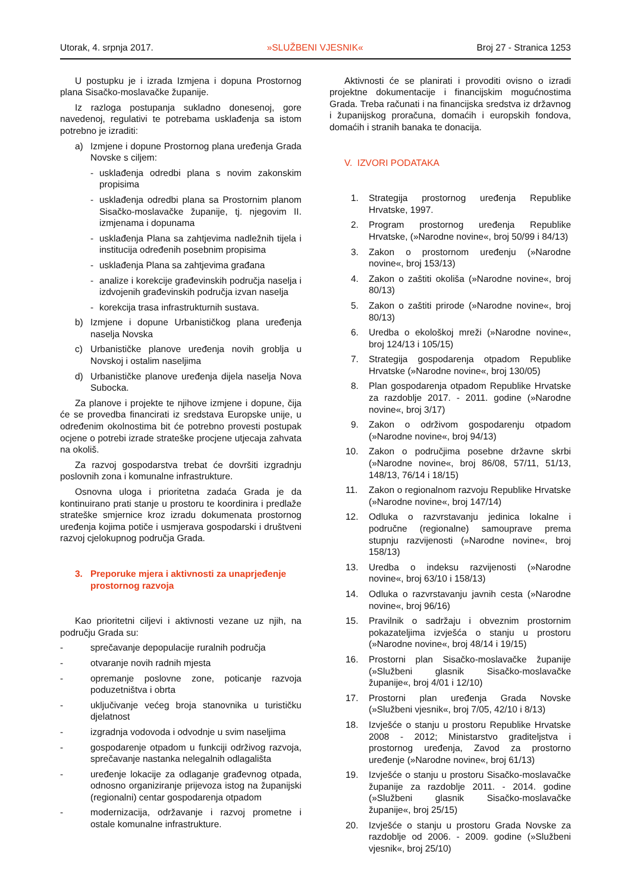Utorak, 4. srpnja 2017. »SLUŽBENI VJESNIK« Broj 27 - Stranica 1253
U postupku je i izrada Izmjena i dopuna Prostornog plana Sisačko-moslavačke županije.
Iz razloga postupanja sukladno donesenoj, gore navedenoj, regulativi te potrebama usklađenja sa istom potrebno je izraditi:
a) Izmjene i dopune Prostornog plana uređenja Grada Novske s ciljem:
- usklađenja odredbi plana s novim zakonskim propisima
- usklađenja odredbi plana sa Prostornim planom Sisačko-moslavačke županije, tj. njegovim II. izmjenama i dopunama
- usklađenja Plana sa zahtjevima nadležnih tijela i institucija određenih posebnim propisima
- usklađenja Plana sa zahtjevima građana
- analize i korekcije građevinskih područja naselja i izdvojenih građevinskih područja izvan naselja
- korekcija trasa infrastrukturnih sustava.
b) Izmjene i dopune Urbanističkog plana uređenja naselja Novska
c) Urbanističke planove uređenja novih groblja u Novskoj i ostalim naseljima
d) Urbanističke planove uređenja dijela naselja Nova Subocka.
Za planove i projekte te njihove izmjene i dopune, čija će se provedba financirati iz sredstava Europske unije, u određenim okolnostima bit će potrebno provesti postupak ocjene o potrebi izrade strateške procjene utjecaja zahvata na okoliš.
Za razvoj gospodarstva trebat će dovršiti izgradnju poslovnih zona i komunalne infrastrukture.
Osnovna uloga i prioritetna zadaća Grada je da kontinuirano prati stanje u prostoru te koordinira i predlaže strateške smjernice kroz izradu dokumenata prostornog uređenja kojima potiče i usmjerava gospodarski i društveni razvoj cjelokupnog područja Grada.
3. Preporuke mjera i aktivnosti za unaprjeđenje prostornog razvoja
Kao prioritetni ciljevi i aktivnosti vezane uz njih, na području Grada su:
- sprečavanje depopulacije ruralnih područja
- otvaranje novih radnih mjesta
- opremanje poslovne zone, poticanje razvoja poduzetništva i obrta
- uključivanje većeg broja stanovnika u turističku djelatnost
- izgradnja vodovoda i odvodnje u svim naseljima
- gospodarenje otpadom u funkciji održivog razvoja, sprečavanje nastanka nelegalnih odlagališta
- uređenje lokacije za odlaganje građevnog otpada, odnosno organiziranje prijevoza istog na županijski (regionalni) centar gospodarenja otpadom
- modernizacija, održavanje i razvoj prometne i ostale komunalne infrastrukture.
Aktivnosti će se planirati i provoditi ovisno o izradi projektne dokumentacije i financijskim mogućnostima Grada. Treba računati i na financijska sredstva iz državnog i županijskog proračuna, domaćih i europskih fondova, domaćih i stranih banaka te donacija.
V. IZVORI PODATAKA
1. Strategija prostornog uređenja Republike Hrvatske, 1997.
2. Program prostornog uređenja Republike Hrvatske, (»Narodne novine«, broj 50/99 i 84/13)
3. Zakon o prostornom uređenju (»Narodne novine«, broj 153/13)
4. Zakon o zaštiti okoliša (»Narodne novine«, broj 80/13)
5. Zakon o zaštiti prirode (»Narodne novine«, broj 80/13)
6. Uredba o ekološkoj mreži (»Narodne novine«, broj 124/13 i 105/15)
7. Strategija gospodarenja otpadom Republike Hrvatske (»Narodne novine«, broj 130/05)
8. Plan gospodarenja otpadom Republike Hrvatske za razdoblje 2017. - 2011. godine (»Narodne novine«, broj 3/17)
9. Zakon o održivom gospodarenju otpadom (»Narodne novine«, broj 94/13)
10. Zakon o područjima posebne državne skrbi (»Narodne novine«, broj 86/08, 57/11, 51/13, 148/13, 76/14 i 18/15)
11. Zakon o regionalnom razvoju Republike Hrvatske (»Narodne novine«, broj 147/14)
12. Odluka o razvrstavanju jedinica lokalne i područne (regionalne) samouprave prema stupnju razvijenosti (»Narodne novine«, broj 158/13)
13. Uredba o indeksu razvijenosti (»Narodne novine«, broj 63/10 i 158/13)
14. Odluka o razvrstavanju javnih cesta (»Narodne novine«, broj 96/16)
15. Pravilnik o sadržaju i obveznim prostornim pokazateljima izvješća o stanju u prostoru (»Narodne novine«, broj 48/14 i 19/15)
16. Prostorni plan Sisačko-moslavačke županije (»Službeni glasnik Sisačko-moslavačke županije«, broj 4/01 i 12/10)
17. Prostorni plan uređenja Grada Novske (»Službeni vjesnik«, broj 7/05, 42/10 i 8/13)
18. Izvješće o stanju u prostoru Republike Hrvatske 2008 - 2012; Ministarstvo graditeljstva i prostornog uređenja, Zavod za prostorno uređenje (»Narodne novine«, broj 61/13)
19. Izvješće o stanju u prostoru Sisačko-moslavačke županije za razdoblje 2011. - 2014. godine (»Službeni glasnik Sisačko-moslavačke županije«, broj 25/15)
20. Izvješće o stanju u prostoru Grada Novske za razdoblje od 2006. - 2009. godine (»Službeni vjesnik«, broj 25/10)